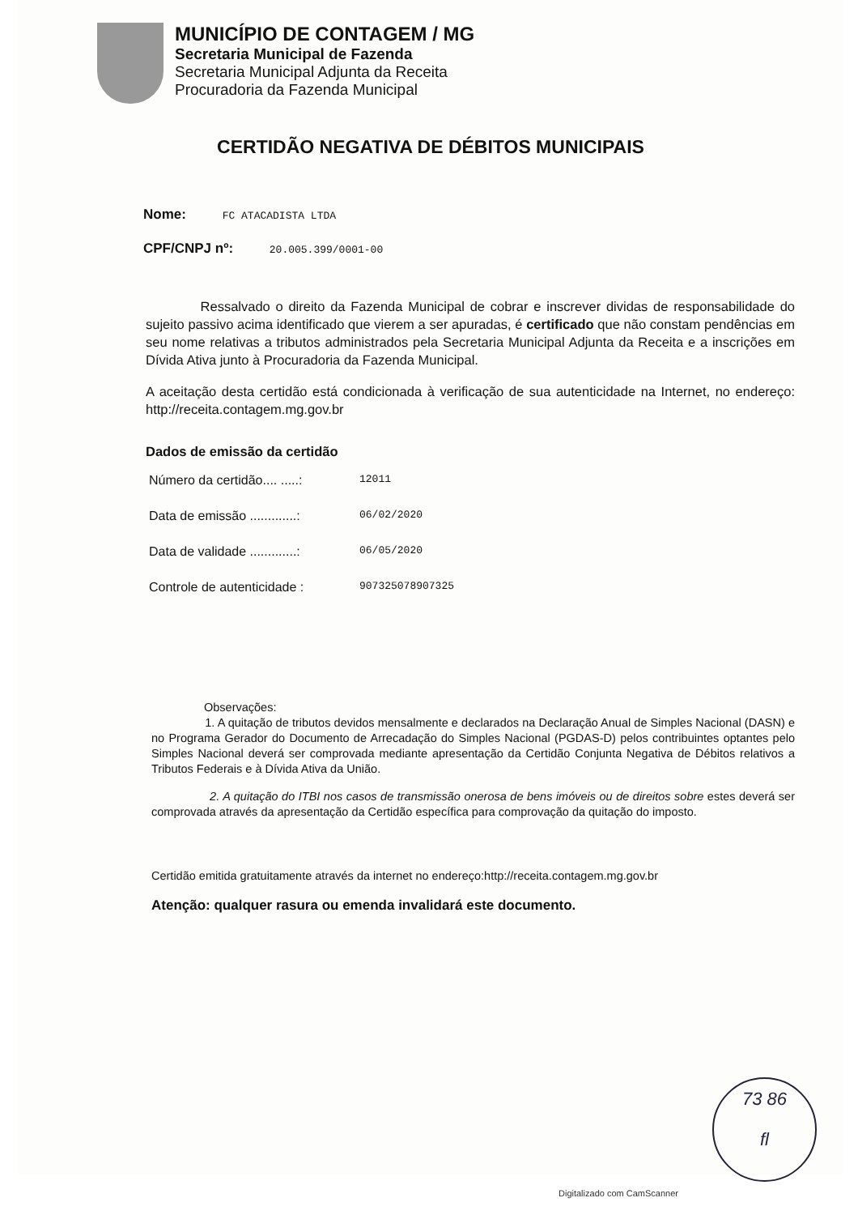MUNICÍPIO DE CONTAGEM / MG
Secretaria Municipal de Fazenda
Secretaria Municipal Adjunta da Receita
Procuradoria da Fazenda Municipal
CERTIDÃO NEGATIVA DE DÉBITOS MUNICIPAIS
Nome: FC ATACADISTA LTDA
CPF/CNPJ nº: 20.005.399/0001-00
Ressalvado o direito da Fazenda Municipal de cobrar e inscrever dividas de responsabilidade do sujeito passivo acima identificado que vierem a ser apuradas, é certificado que não constam pendências em seu nome relativas a tributos administrados pela Secretaria Municipal Adjunta da Receita e a inscrições em Dívida Ativa junto à Procuradoria da Fazenda Municipal.
A aceitação desta certidão está condicionada à verificação de sua autenticidade na Internet, no endereço: http://receita.contagem.mg.gov.br
Dados de emissão da certidão
Número da certidão.... .....: 12011
Data de emissão .............: 06/02/2020
Data de validade .............: 06/05/2020
Controle de autenticidade : 907325078907325
Observações:
1. A quitação de tributos devidos mensalmente e declarados na Declaração Anual de Simples Nacional (DASN) e no Programa Gerador do Documento de Arrecadação do Simples Nacional (PGDAS-D) pelos contribuintes optantes pelo Simples Nacional deverá ser comprovada mediante apresentação da Certidão Conjunta Negativa de Débitos relativos a Tributos Federais e à Dívida Ativa da União.
2. A quitação do ITBI nos casos de transmissão onerosa de bens imóveis ou de direitos sobre estes deverá ser comprovada através da apresentação da Certidão específica para comprovação da quitação do imposto.
Certidão emitida gratuitamente através da internet no endereço:http://receita.contagem.mg.gov.br
Atenção: qualquer rasura ou emenda invalidará este documento.
73 86
fl
Digitalizado com CamScanner